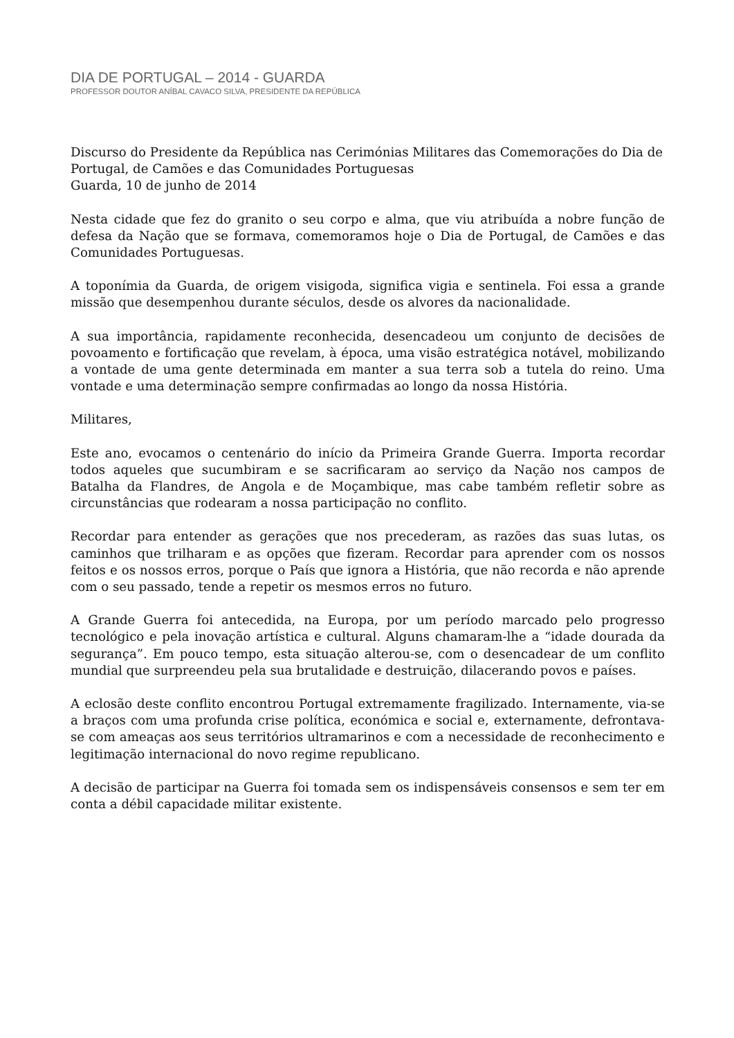DIA DE PORTUGAL – 2014 - GUARDA
PROFESSOR DOUTOR ANÍBAL CAVACO SILVA, PRESIDENTE DA REPÚBLICA
Discurso do Presidente da República nas Cerimónias Militares das Comemorações do Dia de Portugal, de Camões e das Comunidades Portuguesas
Guarda, 10 de junho de 2014
Nesta cidade que fez do granito o seu corpo e alma, que viu atribuída a nobre função de defesa da Nação que se formava, comemoramos hoje o Dia de Portugal, de Camões e das Comunidades Portuguesas.
A toponímia da Guarda, de origem visigoda, significa vigia e sentinela. Foi essa a grande missão que desempenhou durante séculos, desde os alvores da nacionalidade.
A sua importância, rapidamente reconhecida, desencadeou um conjunto de decisões de povoamento e fortificação que revelam, à época, uma visão estratégica notável, mobilizando a vontade de uma gente determinada em manter a sua terra sob a tutela do reino. Uma vontade e uma determinação sempre confirmadas ao longo da nossa História.
Militares,
Este ano, evocamos o centenário do início da Primeira Grande Guerra. Importa recordar todos aqueles que sucumbiram e se sacrificaram ao serviço da Nação nos campos de Batalha da Flandres, de Angola e de Moçambique, mas cabe também refletir sobre as circunstâncias que rodearam a nossa participação no conflito.
Recordar para entender as gerações que nos precederam, as razões das suas lutas, os caminhos que trilharam e as opções que fizeram. Recordar para aprender com os nossos feitos e os nossos erros, porque o País que ignora a História, que não recorda e não aprende com o seu passado, tende a repetir os mesmos erros no futuro.
A Grande Guerra foi antecedida, na Europa, por um período marcado pelo progresso tecnológico e pela inovação artística e cultural. Alguns chamaram-lhe a “idade dourada da segurança”. Em pouco tempo, esta situação alterou-se, com o desencadear de um conflito mundial que surpreendeu pela sua brutalidade e destruição, dilacerando povos e países.
A eclosão deste conflito encontrou Portugal extremamente fragilizado. Internamente, via-se a braços com uma profunda crise política, económica e social e, externamente, defrontava-se com ameaças aos seus territórios ultramarinos e com a necessidade de reconhecimento e legitimação internacional do novo regime republicano.
A decisão de participar na Guerra foi tomada sem os indispensáveis consensos e sem ter em conta a débil capacidade militar existente.